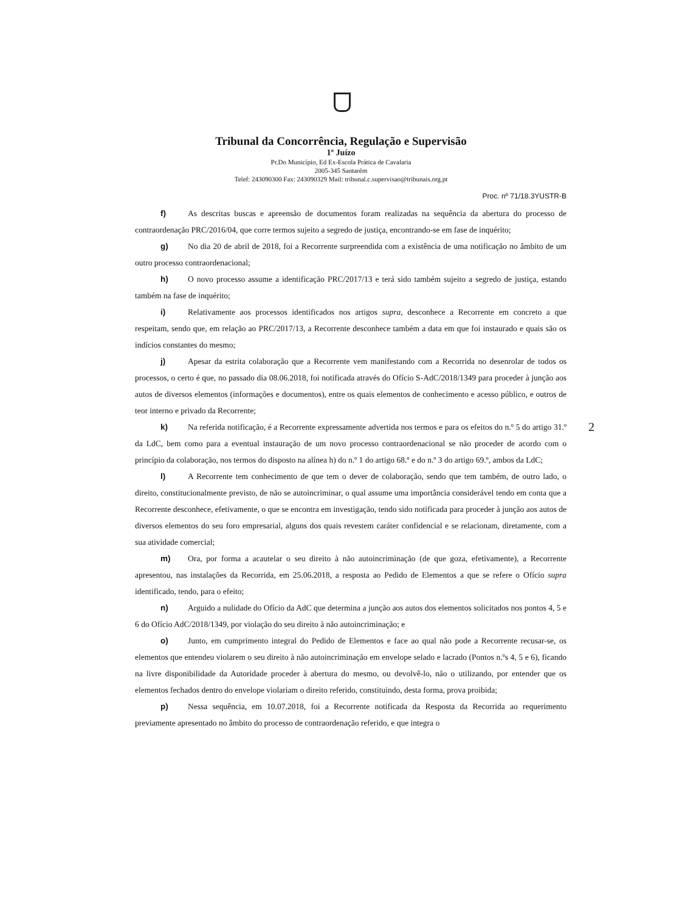Tribunal da Concorrência, Regulação e Supervisão
1º Juízo
Pr.Do Município, Ed Ex-Escola Prática de Cavalaria
2005-345 Santarém
Telef: 243090300 Fax: 243090329 Mail: tribunal.c.supervisao@tribunais.org.pt
Proc. nº 71/18.3YUSTR-B
f) As descritas buscas e apreensão de documentos foram realizadas na sequência da abertura do processo de contraordenação PRC/2016/04, que corre termos sujeito a segredo de justiça, encontrando-se em fase de inquérito;
g) No dia 20 de abril de 2018, foi a Recorrente surpreendida com a existência de uma notificação no âmbito de um outro processo contraordenacional;
h) O novo processo assume a identificação PRC/2017/13 e terá sido também sujeito a segredo de justiça, estando também na fase de inquérito;
i) Relativamente aos processos identificados nos artigos supra, desconhece a Recorrente em concreto a que respeitam, sendo que, em relação ao PRC/2017/13, a Recorrente desconhece também a data em que foi instaurado e quais são os indícios constantes do mesmo;
j) Apesar da estrita colaboração que a Recorrente vem manifestando com a Recorrida no desenrolar de todos os processos, o certo é que, no passado dia 08.06.2018, foi notificada através do Ofício S-AdC/2018/1349 para proceder à junção aos autos de diversos elementos (informações e documentos), entre os quais elementos de conhecimento e acesso público, e outros de teor interno e privado da Recorrente;
k) Na referida notificação, é a Recorrente expressamente advertida nos termos e para os efeitos do n.º 5 do artigo 31.º da LdC, bem como para a eventual instauração de um novo processo contraordenacional se não proceder de acordo com o princípio da colaboração, nos termos do disposto na alínea h) do n.º 1 do artigo 68.º e do n.º 3 do artigo 69.º, ambos da LdC;
l) A Recorrente tem conhecimento de que tem o dever de colaboração, sendo que tem também, de outro lado, o direito, constitucionalmente previsto, de não se autoincriminar, o qual assume uma importância considerável tendo em conta que a Recorrente desconhece, efetivamente, o que se encontra em investigação, tendo sido notificada para proceder à junção aos autos de diversos elementos do seu foro empresarial, alguns dos quais revestem caráter confidencial e se relacionam, diretamente, com a sua atividade comercial;
m) Ora, por forma a acautelar o seu direito à não autoincriminação (de que goza, efetivamente), a Recorrente apresentou, nas instalações da Recorrida, em 25.06.2018, a resposta ao Pedido de Elementos a que se refere o Ofício supra identificado, tendo, para o efeito;
n) Arguido a nulidade do Ofício da AdC que determina a junção aos autos dos elementos solicitados nos pontos 4, 5 e 6 do Ofício AdC/2018/1349, por violação do seu direito à não autoincriminação; e
o) Junto, em cumprimento integral do Pedido de Elementos e face ao qual não pode a Recorrente recusar-se, os elementos que entendeu violarem o seu direito à não autoincriminação em envelope selado e lacrado (Pontos n.ºs 4, 5 e 6), ficando na livre disponibilidade da Autoridade proceder à abertura do mesmo, ou devolvê-lo, não o utilizando, por entender que os elementos fechados dentro do envelope violariam o direito referido, constituindo, desta forma, prova proibida;
p) Nessa sequência, em 10.07.2018, foi a Recorrente notificada da Resposta da Recorrida ao requerimento previamente apresentado no âmbito do processo de contraordenação referido, e que integra o
2